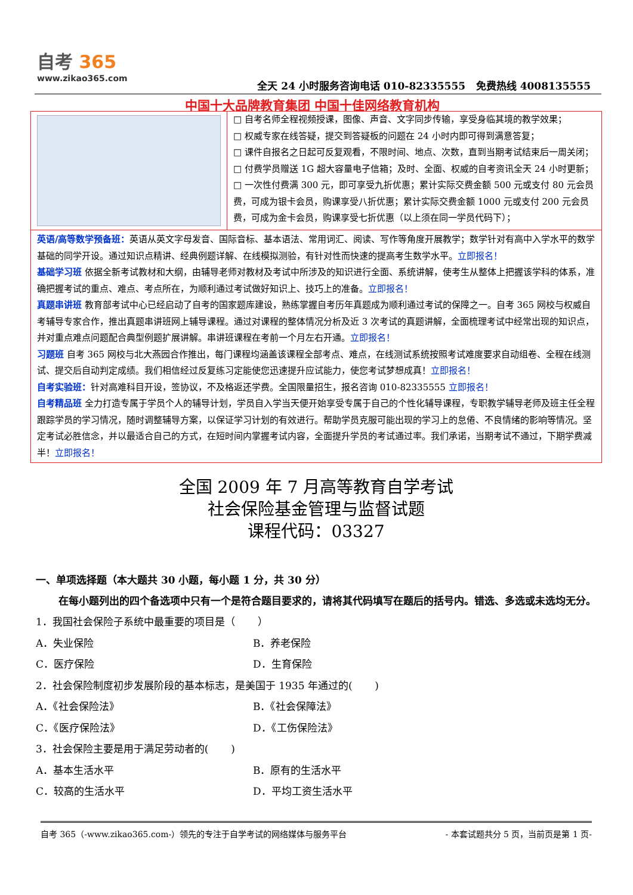自考 365
www.zikao365.com
全天 24 小时服务咨询电话 010-82335555 免费热线 4008135555
中国十大品牌教育集团 中国十佳网络教育机构
□ 自考名师全程视频授课，图像、声音、文字同步传输，享受身临其境的教学效果；
□ 权威专家在线答疑，提交到答疑板的问题在 24 小时内即可得到满意答复；
□ 课件自报名之日起可反复观看，不限时间、地点、次数，直到当期考试结束后一周关闭；
□ 付费学员赠送 1G 超大容量电子信箱；及时、全面、权威的自考资讯全天 24 小时更新；
□ 一次性付费满 300 元，即可享受九折优惠；累计实际交费金额 500 元或支付 80 元会员费，可成为银卡会员，购课享受八折优惠；累计实际交费金额 1000 元或支付 200 元会员费，可成为金卡会员，购课享受七折优惠（以上须在同一学员代码下）；
英语/高等数学预备班：英语从英文字母发音、国际音标、基本语法、常用词汇、阅读、写作等角度开展教学；数学针对有高中入学水平的数学基础的同学开设。通过知识点精讲、经典例题详解、在线模拟测验，有针对性而快速的提高考生数学水平。立即报名！
基础学习班 依据全新考试教材和大纲，由辅导老师对教材及考试中所涉及的知识进行全面、系统讲解，使考生从整体上把握该学科的体系，准确把握考试的重点、难点、考点所在，为顺利通过考试做好知识上、技巧上的准备。立即报名！
真题串讲班 教育部考试中心已经启动了自考的国家题库建设，熟练掌握自考历年真题成为顺利通过考试的保障之一。自考 365 网校与权威自考辅导专家合作，推出真题串讲班网上辅导课程。通过对课程的整体情况分析及近 3 次考试的真题讲解，全面梳理考试中经常出现的知识点，并对重点难点问题配合典型例题扩展讲解。串讲班课程在考前一个月左右开通。立即报名！
习题班 自考 365 网校与北大燕园合作推出，每门课程均涵盖该课程全部考点、难点，在线测试系统按照考试难度要求自动组卷、全程在线测试、提交后自动判定成绩。我们相信经过反复练习定能使您迅速提升应试能力，使您考试梦想成真！立即报名！
自考实验班：针对高难科目开设，签协议，不及格返还学费。全国限量招生，报名咨询 010-82335555 立即报名！
自考精品班 全力打造专属于学员个人的辅导计划，学员自入学当天便开始享受专属于自己的个性化辅导课程，专职教学辅导老师及班主任全程跟踪学员的学习情况，随时调整辅导方案，以保证学习计划的有效进行。帮助学员克服可能出现的学习上的怠倦、不良情绪的影响等情况。坚定考试必胜信念，并以最适合自己的方式，在短时间内掌握考试内容，全面提升学员的考试通过率。我们承诺，当期考试不通过，下期学费减半！立即报名！
全国 2009 年 7 月高等教育自学考试
社会保险基金管理与监督试题
课程代码：03327
一、单项选择题（本大题共 30 小题，每小题 1 分，共 30 分）
在每小题列出的四个备选项中只有一个是符合题目要求的，请将其代码填写在题后的括号内。错选、多选或未选均无分。
1．我国社会保险子系统中最重要的项目是（ ）
A．失业保险 B．养老保险
C．医疗保险 D．生育保险
2．社会保险制度初步发展阶段的基本标志，是美国于 1935 年通过的( )
A．《社会保险法》 B．《社会保障法》
C．《医疗保险法》 D．《工伤保险法》
3．社会保险主要是用于满足劳动者的( )
A．基本生活水平 B．原有的生活水平
C．较高的生活水平 D．平均工资生活水平
自考 365（-www.zikao365.com-）领先的专注于自学考试的网络媒体与服务平台 - 本套试题共分 5 页，当前页是第 1 页-